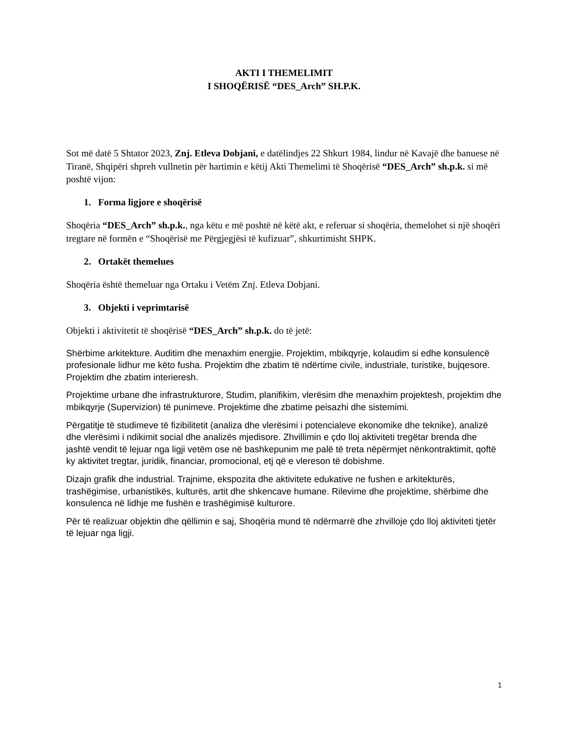AKTI I THEMELIMIT
I SHOQËRISË “DES_Arch” SH.P.K.
Sot më datë 5 Shtator 2023, Znj. Etleva Dobjani, e datëlindjes 22 Shkurt 1984, lindur në Kavajë dhe banuese në Tiranë, Shqipëri shpreh vullnetin për hartimin e këtij Akti Themelimi të Shoqërisë “DES_Arch” sh.p.k. si më poshtë vijon:
1. Forma ligjore e shoqërisë
Shoqëria “DES_Arch” sh.p.k., nga këtu e më poshtë në këtë akt, e referuar si shoqëria, themelohet si një shoqëri tregtare në formën e “Shoqërisë me Përgjegjësi të kufizuar”, shkurtimisht SHPK.
2. Ortakët themelues
Shoqëria është themeluar nga Ortaku i Vetëm Znj. Etleva Dobjani.
3. Objekti i veprimtarisë
Objekti i aktivitetit të shoqërisë “DES_Arch” sh.p.k. do të jetë:
Shërbime arkitekture. Auditim dhe menaxhim energjie. Projektim, mbikqyrje, kolaudim si edhe konsulencë profesionale lidhur me këto fusha. Projektim dhe zbatim të ndërtime civile, industriale, turistike, bujqesore. Projektim dhe zbatim interieresh.
Projektime urbane dhe infrastrukturore, Studim, planifikim, vlerësim dhe menaxhim projektesh, projektim dhe mbikqyrje (Supervizion) të punimeve. Projektime dhe zbatime peisazhi dhe sistemimi.
Përgatitje të studimeve të fizibilitetit (analiza dhe vlerësimi i potencialeve ekonomike dhe teknike), analizë dhe vlerësimi i ndikimit social dhe analizës mjedisore. Zhvillimin e çdo lloj aktiviteti tregëtar brenda dhe jashtë vendit të lejuar nga ligji vetëm ose në bashkepunim me palë të treta nëpërmjet nënkontraktimit, qoftë ky aktivitet tregtar, juridik, financiar, promocional, etj që e vlereson të dobishme.
Dizajn grafik dhe industrial. Trajnime, ekspozita dhe aktivitete edukative ne fushen e arkitekturës, trashëgimise, urbanistikës, kulturës, artit dhe shkencave humane. Rilevime dhe projektime, shërbime dhe konsulenca në lidhje me fushën e trashëgimisë kulturore.
Për të realizuar objektin dhe qëllimin e saj, Shoqëria mund të ndërmarrë dhe zhvilloje çdo lloj aktiviteti tjetër të lejuar nga ligji.
1